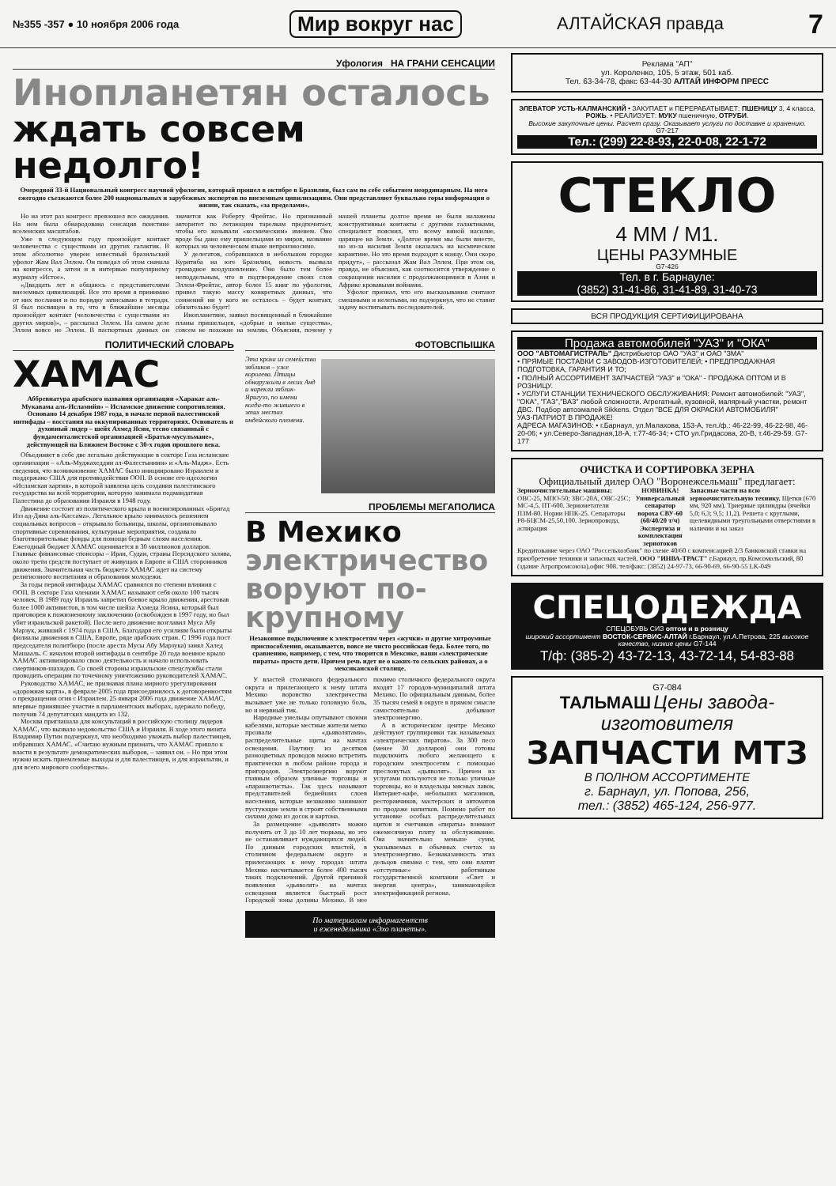№355 -357 ● 10 ноября 2006 года Мир вокруг нас АЛТАЙСКАЯ правда 7
Уфология НА ГРАНИ СЕНСАЦИИ
Инопланетян осталось ждать совсем недолго!
Очередной 33-й Национальный конгресс научной уфологии, который прошел в октябре в Бразилии, был сам по себе событием неординарным. На него ежегодно съезжаются более 200 национальных и зарубежных экспертов по внеземным цивилизациям. Они представляют буквально горы информации о жизни, так сказать, «за пределами».
Но на этот раз конгресс превзошел все ожидания. На нем была обнародована сенсация поистине вселенских масштабов.
Уже в следующем году произойдет контакт человечества с существами из других галактик. В этом абсолютно уверен известный бразильский уфолог Жам Вал Эллем. Он поведал об этом сначала на конгрессе, а затем и в интервью популярному журналу «Истое».
«Двадцать лет я общаюсь с представителями внеземных цивилизаций. Все это время я принимаю от них послания и по порядку записываю в тетради. Я был посвящен в то, что в ближайшие месяцы произойдет контакт (человечества с существами из других миров)», – рассказал Эллем. На самом деле Эллем вовсе не Эллем. В паспортных данных он значится как Роберту Фрейтас. Но признанный авторитет по летающим тарелкам предпочитает, чтобы его называли «космическим» именем. Оно вроде бы дано ему пришельцами из миров, название которых на человеческом языке непроизносимо.
У делегатов, собравшихся в небольшом городке Куритиба на юге Бразилии, новость вызвала громадное воодушевление. Оно было тем более неподдельным, что в подтверждение своих слов Эллем-Фрейтас, автор более 15 книг по уфологии, привел такую массу конкретных данных, что сомнений ни у кого не осталось – будет контакт, обязательно будет!
Инопланетяне, заявил посвященный в ближайшие планы пришельцев, «добрые и милые существа», совсем не похожие на землян. Объясняя, почему у нашей планеты долгое время не были налажены конструктивные контакты с другими галактиками, специалист пояснил, что всему виной насилие, царящее на Земле. «Долгое время мы были вместе, но из-за насилия Земля оказалась на космическом карантине. Но это время подходит к концу. Они скоро придут», – рассказал Жам Вал Эллем. При этом он, правда, не объяснил, как соотносится утверждение о сокращении насилия с продолжающимися в Азии и Африке кровавыми войнами.
Уфолог признал, что его высказывания считают смешными и нелепыми, но подчеркнул, что не ставит задачу воспитывать последователей.
ПОЛИТИЧЕСКИЙ СЛОВАРЬ
ХАМАС
Аббревиатура арабского названия организации «Харакат аль-Мукавама аль-Исламийя» – Исламское движение сопротивления. Основано 14 декабря 1987 года, в начале первой палестинской интифады – восстания на оккупированных территориях. Основатель и духовный лидер – шейх Ахмед Ясин, тесно связанный с фундаменталистской организацией «Братья-мусульмане», действующей на Ближнем Востоке с 30-х годов прошлого века.
Объединяет в себе две легально действующие в секторе Газа исламские организации – «Аль-Муджахеддин ал-Фалестыниин» и «Аль-Мадж». Есть сведения, что возникновение ХАМАС было инициировано Израилем и поддержано США для противодействия ООП. В основе его идеологии «Исламская хартия», в которой заявлена цель создания палестинского государства на всей территории, которую занимала подмандатная Палестина до образования Израиля в 1948 году.
Движение состоит из политического крыла и военизированных «Бригад Изз ад-Дина аль-Кассама». Легальное крыло занималось решением социальных вопросов – открывало больницы, школы, организовывало спортивные соревнования, культурные мероприятия, создавало благотворительные фонды для помощи бедным слоям населения. Ежегодный бюджет ХАМАС оценивается в 30 миллионов долларов. Главные финансовые спонсоры – Иран, Судан, страны Персидского залива, около трети средств поступает от живущих в Европе и США сторонников движения. Значительная часть бюджета ХАМАС идет на систему религиозного воспитания и образования молодежи.
За годы первой интифады ХАМАС сравнялся по степени влияния с ООП. В секторе Газа членами ХАМАС называют себя около 100 тысяч человек. В 1989 году Израиль запретил боевое крыло движения, арестовав более 1000 активистов, в том числе шейха Ахмеда Ясина, который был приговорен к пожизненному заключению (освобожден в 1997 году, но был убит израильской ракетой). После него движение возглавил Муса Абу Марзук, живший с 1974 года в США. Благодаря его усилиям были открыты филиалы движения в США, Европе, ряде арабских стран. С 1996 года пост председателя политбюро (после ареста Мусы Абу Марзука) занял Халед Машааль. С началом второй интифады в сентябре 20 года военное крыло ХАМАС активизировало свою деятельность и начало использовать смертников-шахидов. Со своей стороны израильские спецслужбы стали проводить операции по точечному уничтожению руководителей ХАМАС.
Руководство ХАМАС, не признавая плана мирного урегулирования «дорожная карта», в феврале 2005 года присоединилось к договоренностям о прекращении огня с Израилем. 25 января 2006 года движение ХАМАС, впервые принявшее участие в парламентских выборах, одержало победу, получив 74 депутатских мандата из 132.
Москва приглашала для консультаций в российскую столицу лидеров ХАМАС, что вызвало недовольство США и Израиля. В ходе этого визита Владимир Путин подчеркнул, что необходимо уважать выбор палестинцев, избравших ХАМАС. «Считаю нужным признать, что ХАМАС пришло к власти в результате демократических выборов, – заявил он. – Но при этом нужно искать приемлемые выходы и для палестинцев, и для израильтян, и для всего мирового сообщества».
ФОТОВСПЫШКА
Эта кроха из семейства зябликов – уже королева. Птицы обнаружили в лесах Анд и нарекли зяблик-Яригуэз, по имени когда-то жившего в этих местах индейского племени.
ПРОБЛЕМЫ МЕГАПОЛИСА
В Мехико электричество воруют по-крупному
Незаконное подключение к электросетям через «жучки» и другие хитроумные приспособления, оказывается, вовсе не чисто российская беда. Более того, по сравнению, например, с тем, что творится в Мексике, наши «электрические пираты» просто дети. Причем речь идет не о каких-то сельских районах, а о мексиканской столице.
У властей столичного федерального округа и прилегающего к нему штата Мехико воровство электричества вызывает уже не только головную боль, но и нервный тик.
Народные умельцы опутывают своими кабелями, которые местные жители метко прозвали «дьяволятами», распределительные щиты на мачтах освещения. Паутину из десятков разноцветных проводов можно встретить практически в любом районе города и пригородов. Электроэнергию воруют главным образом уличные торговцы и «парашютисты». Так здесь называют представителей беднейших слоев населения, которые незаконно занимают пустующие земли и строят собственными силами дома из досок и картона.
За размещение «дьяволят» можно получить от 3 до 10 лет тюрьмы, но это не останавливает нуждающихся людей. По данным городских властей, в столичном федеральном округе и прилегающих к нему городах штата Мехико насчитывается более 400 тысяч таких подключений. Другой причиной появления «дьяволят» на мачтах освещения является быстрый рост Городской зоны долины Мехико. В нее помимо столичного федерального округа входят 17 городов-муниципалий штата Мехико. По официальным данным, более 35 тысяч семей в округе в прямом смысле самостоятельно добывают электроэнергию.
А в историческом центре Мехико действуют группировки так называемых «электрических пиратов». За 300 песо (менее 30 долларов) они готовы подключить любого желающего к городским электросетям с помощью пресловутых «дьяволят». Причем их услугами пользуются не только уличные торговцы, но и владельцы мясных лавок, Интернет-кафе, небольших магазинов, ресторанчиков, мастерских и автоматов по продаже напитков. Помимо работ по установке особых распределительных щитов и счетчиков «пираты» взимают ежемесячную плату за обслуживание. Она значительно меньше сумм, указываемых в обычных счетах за электроэнергию. Безнаказанность этих дельцов связана с тем, что они платят «отступные» работникам государственной компании «Свет и энергия центра», занимающейся электрификацией региона.
По материалам информагентств
и еженедельника «Эхо планеты».
Реклама "АП"
ул. Короленко, 105, 5 этаж, 501 каб.
Тел. 63-34-78, факс 63-44-30 АЛТАЙ ИНФОРМ ПРЕСС
ЭЛЕВАТОР УСТЬ-КАЛМАНСКИЙ • ЗАКУПАЕТ и ПЕРЕРАБАТЫВАЕТ: ПШЕНИЦУ 3, 4 класса, РОЖЬ. • РЕАЛИЗУЕТ: МУКУ пшеничную, ОТРУБИ.
Высокие закупочные цены. Расчет сразу. Оказывает услуги по доставке и хранению.
G7-217
Тел.: (299) 22-8-93, 22-0-08, 22-1-72
СТЕКЛО
4 ММ / М1.
ЦЕНЫ РАЗУМНЫЕ
G7-426
Тел. в г. Барнауле:
(3852) 31-41-86, 31-41-89, 31-40-73
ВСЯ ПРОДУКЦИЯ СЕРТИФИЦИРОВАНА
Продажа автомобилей "УАЗ" и "ОКА"
ООО "АВТОМАГИСТРАЛЬ" Дистрибьютор ОАО "УАЗ" и ОАО "ЗМА"
• ПРЯМЫЕ ПОСТАВКИ С ЗАВОДОВ-ИЗГОТОВИТЕЛЕЙ; • ПРЕДПРОДАЖНАЯ ПОДГОТОВКА, ГАРАНТИЯ И ТО;
• ПОЛНЫЙ АССОРТИМЕНТ ЗАПЧАСТЕЙ "УАЗ" и "ОКА" - ПРОДАЖА ОПТОМ И В РОЗНИЦУ.
• УСЛУГИ СТАНЦИИ ТЕХНИЧЕСКОГО ОБСЛУЖИВАНИЯ: Ремонт автомобилей: "УАЗ", "ОКА", "ГАЗ","ВАЗ" любой сложности. Агрегатный, кузовной, малярный участки, ремонт ДВС. Подбор автоэмалей Sikkens. Отдел "ВСЕ ДЛЯ ОКРАСКИ АВТОМОБИЛЯ"
УАЗ-ПАТРИОТ В ПРОДАЖЕ!
АДРЕСА МАГАЗИНОВ: • г.Барнаул, ул.Малахова, 153-А, тел./ф.: 46-22-99, 46-22-98, 46-20-06; • ул.Северо-Западная,18-А, т.77-46-34; • СТО ул.Гридасова, 20-В, т.46-29-59. G7-177
ОЧИСТКА И СОРТИРОВКА ЗЕРНА
Официальный дилер ОАО "Воронежсельмаш" предлагает:
Зерноочистительные машины: ОВС-25, МПО-50; ЗВС-20А, ОВС-25С; МС-4,5, ПТ-600. Зернометатели ПЗМ-80. Нории НПК-25. Сепараторы Р8-БЦСМ-25,50,100. Зернопровода, аспирация
НОВИНКА! Универсальный сепаратор вороха СВУ-60 (60/40/20 т/ч)
Экспертиза и комплектация зернотоков
Запасные части на всю зерноочистительную технику. Щетки (670 мм, 920 мм). Триерные цилиндры (ячейки 5,0; 6,3; 9,5; 11,2). Решета с круглыми, щелевидными треугольными отверстиями в наличии и на заказ
Кредитование через ОАО "Россельхозбанк" по схеме 40/60 с компенсацией 2/3 банковской ставки на приобретение техники и запасных частей. ООО "ИНВА-ТРАСТ" г.Барнаул, пр.Комсомольский, 80 (здание Агропромсоюза),офис 908. тел/факс: (3852) 24-97-73, 66-90-69, 66-90-55 LK-049
СПЕЦОДЕЖДА
СПЕЦОБУВЬ СИЗ оптом и в розницу
широкий ассортимент ВОСТОК-СЕРВИС-АЛТАЙ г.Барнаул, ул.А.Петрова, 225 высокое качество, низкие цены G7-144
Т/ф: (385-2) 43-72-13, 43-72-14, 54-83-88
G7-084
ТАЛЬМАШ Цены завода-изготовителя
ЗАПЧАСТИ МТЗ
В ПОЛНОМ АССОРТИМЕНТЕ
г. Барнаул, ул. Попова, 256,
тел.: (3852) 465-124, 256-977.